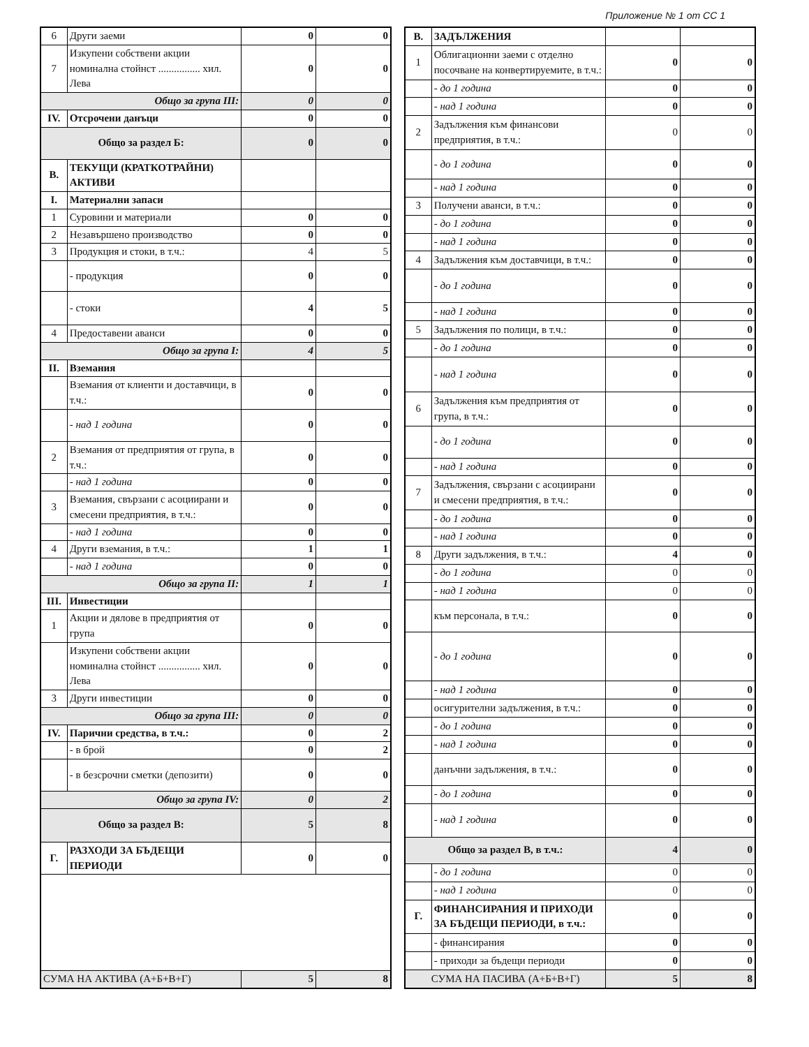Приложение № 1 от СС 1
| 6 | Други заеми | 0 | 0 |
| 7 | Изкупени собствени акции номинална стойнст ................ хил. Лева | 0 | 0 |
| Общо за група III: | | 0 | 0 |
| IV. | Отсрочени данъци | 0 | 0 |
| Общо за раздел Б: | | 0 | 0 |
| В. | ТЕКУЩИ (КРАТКОТРАЙНИ) АКТИВИ | | |
| I. | Материални запаси | | |
| 1 | Суровини и материали | 0 | 0 |
| 2 | Незавършено производство | 0 | 0 |
| 3 | Продукция и стоки, в т.ч.: | 4 | 5 |
| | - продукция | 0 | 0 |
| | - стоки | 4 | 5 |
| 4 | Предоставени аванси | 0 | 0 |
| Общо за група I: | | 4 | 5 |
| II. | Вземания | | |
| | Вземания от клиенти и доставчици, в т.ч.: | 0 | 0 |
| | - над 1 година | 0 | 0 |
| 2 | Вземания от предприятия от група, в т.ч.: | 0 | 0 |
| | - над 1 година | 0 | 0 |
| 3 | Вземания, свързани с асоциирани и смесени предприятия, в т.ч.: | 0 | 0 |
| | - над 1 година | 0 | 0 |
| 4 | Други вземания, в т.ч.: | 1 | 1 |
| | - над 1 година | 0 | 0 |
| Общо за група II: | | 1 | 1 |
| III. | Инвестиции | | |
| 1 | Акции и дялове в предприятия от група | 0 | 0 |
| | Изкупени собствени акции номинална стойнст ................ хил. Лева | 0 | 0 |
| 3 | Други инвестиции | 0 | 0 |
| Общо за група III: | | 0 | 0 |
| IV. | Парични средства, в т.ч.: | 0 | 2 |
| | - в брой | 0 | 2 |
| | - в безсрочни сметки (депозити) | 0 | 0 |
| Общо за група IV: | | 0 | 2 |
| Общо за раздел В: | | 5 | 8 |
| Г. | РАЗХОДИ ЗА БЪДЕЩИ ПЕРИОДИ | 0 | 0 |
| СУМА НА АКТИВА (А+Б+В+Г) | | 5 | 8 |
| В. | ЗАДЪЛЖЕНИЯ | | |
| 1 | Облигационни заеми с отделно посочване на конвертируемите, в т.ч.: | 0 | 0 |
| | - до 1 година | 0 | 0 |
| | - над 1 година | 0 | 0 |
| 2 | Задължения към финансови предприятия, в т.ч.: | 0 | 0 |
| | - до 1 година | 0 | 0 |
| | - над 1 година | 0 | 0 |
| 3 | Получени аванси, в т.ч.: | 0 | 0 |
| | - до 1 година | 0 | 0 |
| | - над 1 година | 0 | 0 |
| 4 | Задължения към доставчици, в т.ч.: | 0 | 0 |
| | - до 1 година | 0 | 0 |
| | - над 1 година | 0 | 0 |
| 5 | Задължения по полици, в т.ч.: | 0 | 0 |
| | - до 1 година | 0 | 0 |
| | - над 1 година | 0 | 0 |
| 6 | Задължения към предприятия от група, в т.ч.: | 0 | 0 |
| | - до 1 година | 0 | 0 |
| | - над 1 година | 0 | 0 |
| 7 | Задължения, свързани с асоциирани и смесени предприятия, в т.ч.: | 0 | 0 |
| | - до 1 година | 0 | 0 |
| | - над 1 година | 0 | 0 |
| 8 | Други задължения, в т.ч.: | 4 | 0 |
| | - до 1 година | 0 | 0 |
| | - над 1 година | 0 | 0 |
| | към персонала, в т.ч.: | 0 | 0 |
| | - до 1 година | 0 | 0 |
| | - над 1 година | 0 | 0 |
| | осигурителни задължения, в т.ч.: | 0 | 0 |
| | - до 1 година | 0 | 0 |
| | - над 1 година | 0 | 0 |
| | данъчни задължения, в т.ч.: | 0 | 0 |
| | - до 1 година | 0 | 0 |
| | - над 1 година | 0 | 0 |
| Общо за раздел В, в т.ч.: | | 4 | 0 |
| | - до 1 година | 0 | 0 |
| | - над 1 година | 0 | 0 |
| Г. | ФИНАНСИРАНИЯ И ПРИХОДИ ЗА БЪДЕЩИ ПЕРИОДИ, в т.ч.: | 0 | 0 |
| | - финансирания | 0 | 0 |
| | - приходи за бъдещи периоди | 0 | 0 |
| СУМА НА ПАСИВА (А+Б+В+Г) | | 5 | 8 |